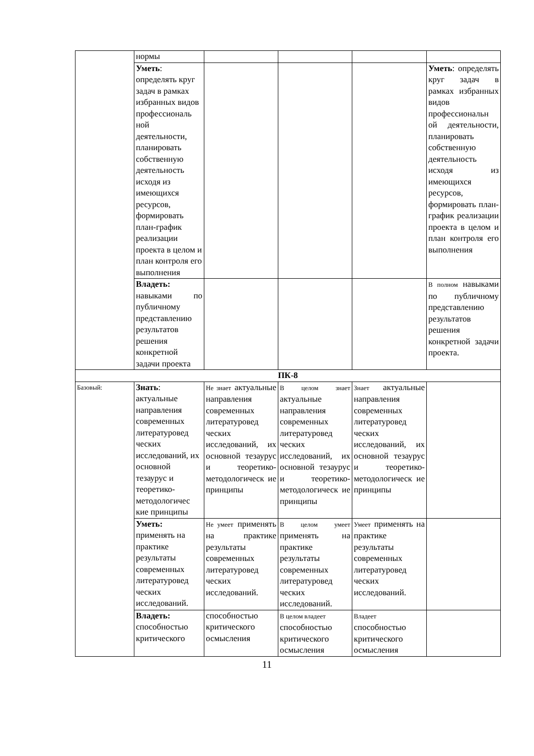| | нормы | | | | |
| | Уметь : определять круг задач в рамках избранных видов профессиональ ной деятельности, планировать собственную деятельность исходя из имеющихся ресурсов, формировать план-график реализации проекта в целом и план контроля его выполнения | | | | Уметь : определять круг задач в рамках избранных видов профессиональн ой деятельности, планировать собственную деятельность исходя из имеющихся ресурсов, формировать план-график реализации проекта в целом и план контроля его выполнения |
| | Владеть: навыками по публичному представлению результатов решения конкретной задачи проекта | | | | В полном навыками по публичному представлению результатов решения конкретной задачи проекта. |
| ПК-8 | | | | | |
| Базовый: | Знать : актуальные направления современных литературовед ческих исследований, их основной тезаурус и теоретико-методологичес кие принципы | Не знает актуальные направления современных литературовед ческих исследований, их основной тезаурус и теоретико-методологическ ие принципы | В целом знает актуальные направления современных литературовед ческих исследований, их основной тезаурус и теоретико-методологическ ие принципы | Знает актуальные направления современных литературовед ческих исследований, их основной тезаурус и теоретико-методологическ ие принципы | |
| | Уметь: применять на практике результаты современных литературовед ческих исследований. | Не умеет применять на практике результаты современных литературовед ческих исследований. | В целом умеет применять на практике результаты современных литературовед ческих исследований. | Умеет применять на практике результаты современных литературовед ческих исследований. | |
| | Владеть: способностью критического | способностью критического осмысления | В целом владеет способностью критического осмысления | Владеет способностью критического осмысления | |
11